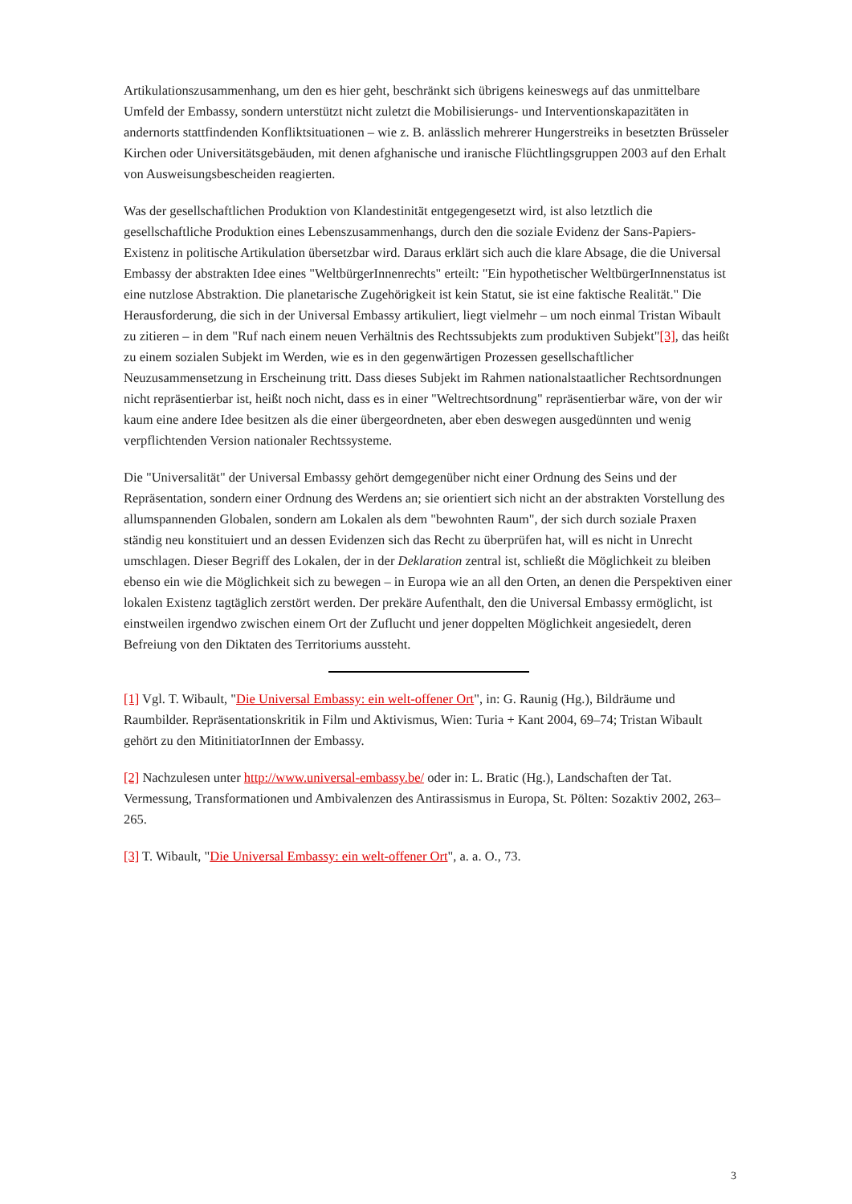Artikulationszusammenhang, um den es hier geht, beschränkt sich übrigens keineswegs auf das unmittelbare Umfeld der Embassy, sondern unterstützt nicht zuletzt die Mobilisierungs- und Interventionskapazitäten in andernorts stattfindenden Konfliktsituationen – wie z. B. anlässlich mehrerer Hungerstreiks in besetzten Brüsseler Kirchen oder Universitätsgebäuden, mit denen afghanische und iranische Flüchtlingsgruppen 2003 auf den Erhalt von Ausweisungsbescheiden reagierten.
Was der gesellschaftlichen Produktion von Klandestinität entgegengesetzt wird, ist also letztlich die gesellschaftliche Produktion eines Lebenszusammenhangs, durch den die soziale Evidenz der Sans-Papiers-Existenz in politische Artikulation übersetzbar wird. Daraus erklärt sich auch die klare Absage, die die Universal Embassy der abstrakten Idee eines "WeltbürgerInnenrechts" erteilt: "Ein hypothetischer WeltbürgerInnenstatus ist eine nutzlose Abstraktion. Die planetarische Zugehörigkeit ist kein Statut, sie ist eine faktische Realität." Die Herausforderung, die sich in der Universal Embassy artikuliert, liegt vielmehr – um noch einmal Tristan Wibault zu zitieren – in dem "Ruf nach einem neuen Verhältnis des Rechtssubjekts zum produktiven Subjekt"[3], das heißt zu einem sozialen Subjekt im Werden, wie es in den gegenwärtigen Prozessen gesellschaftlicher Neuzusammensetzung in Erscheinung tritt. Dass dieses Subjekt im Rahmen nationalstaatlicher Rechtsordnungen nicht repräsentierbar ist, heißt noch nicht, dass es in einer "Weltrechtsordnung" repräsentierbar wäre, von der wir kaum eine andere Idee besitzen als die einer übergeordneten, aber eben deswegen ausgedünnten und wenig verpflichtenden Version nationaler Rechtssysteme.
Die "Universalität" der Universal Embassy gehört demgegenüber nicht einer Ordnung des Seins und der Repräsentation, sondern einer Ordnung des Werdens an; sie orientiert sich nicht an der abstrakten Vorstellung des allumspannenden Globalen, sondern am Lokalen als dem "bewohnten Raum", der sich durch soziale Praxen ständig neu konstituiert und an dessen Evidenzen sich das Recht zu überprüfen hat, will es nicht in Unrecht umschlagen. Dieser Begriff des Lokalen, der in der Deklaration zentral ist, schließt die Möglichkeit zu bleiben ebenso ein wie die Möglichkeit sich zu bewegen – in Europa wie an all den Orten, an denen die Perspektiven einer lokalen Existenz tagtäglich zerstört werden. Der prekäre Aufenthalt, den die Universal Embassy ermöglicht, ist einstweilen irgendwo zwischen einem Ort der Zuflucht und jener doppelten Möglichkeit angesiedelt, deren Befreiung von den Diktaten des Territoriums aussteht.
[1] Vgl. T. Wibault, "Die Universal Embassy: ein welt-offener Ort", in: G. Raunig (Hg.), Bildräume und Raumbilder. Repräsentationskritik in Film und Aktivismus, Wien: Turia + Kant 2004, 69–74; Tristan Wibault gehört zu den MitinitiatorInnen der Embassy.
[2] Nachzulesen unter http://www.universal-embassy.be/ oder in: L. Bratic (Hg.), Landschaften der Tat. Vermessung, Transformationen und Ambivalenzen des Antirassismus in Europa, St. Pölten: Sozaktiv 2002, 263–265.
[3] T. Wibault, "Die Universal Embassy: ein welt-offener Ort", a. a. O., 73.
3